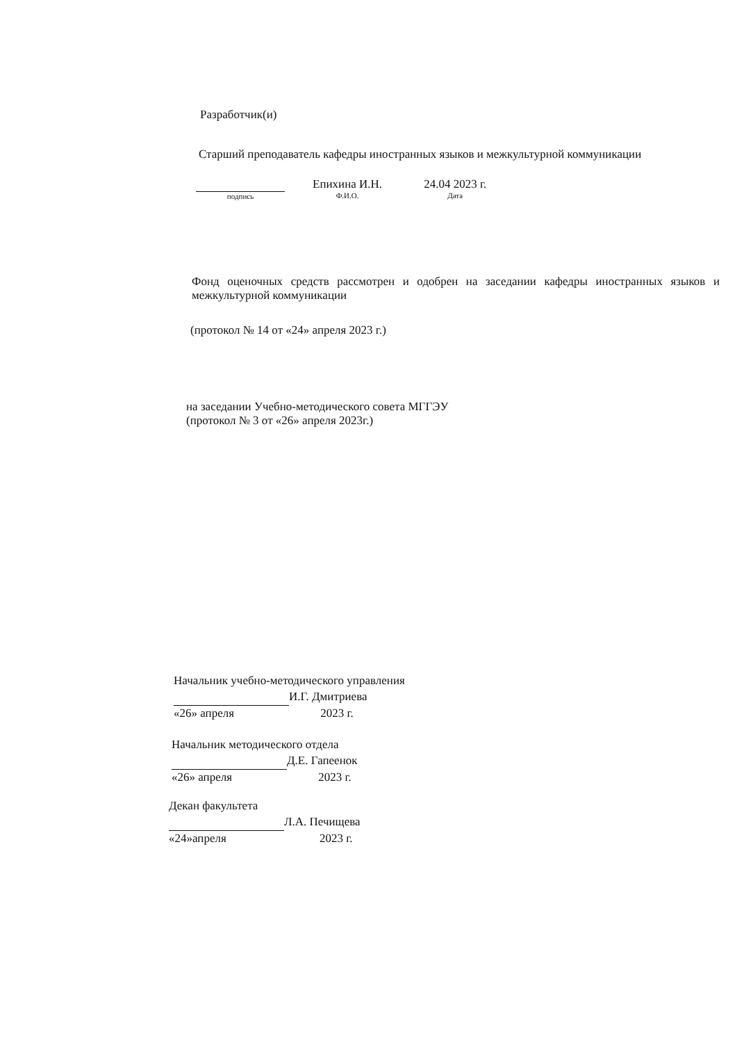Разработчик(и)
Старший преподаватель кафедры иностранных языков и межкультурной коммуникации
подпись
Епихина И.Н.
Ф.И.О.
24.04 2023 г.
Дата
Фонд оценочных средств рассмотрен и одобрен на заседании кафедры иностранных языков и межкультурной коммуникации
(протокол № 14 от «24» апреля 2023 г.)
на заседании Учебно-методического совета МГГЭУ
(протокол № 3 от «26» апреля 2023г.)
Начальник учебно-методического управления
И.Г. Дмитриева
«26» апреля 2023 г.
Начальник методического отдела
Д.Е. Гапеенок
«26» апреля 2023 г.
Декан факультета
Л.А. Печищева
«24»апреля 2023 г.